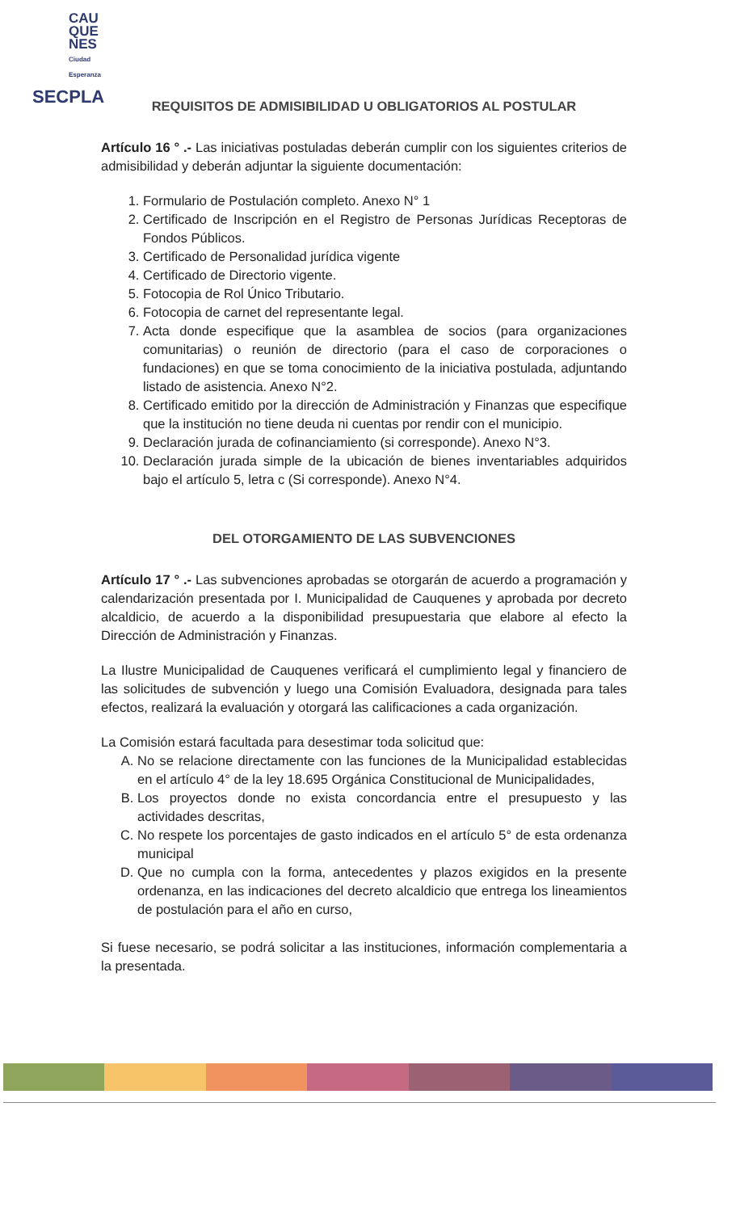CAU
QUE
NES
Ciudad Esperanza
SECPLA
REQUISITOS DE ADMISIBILIDAD U OBLIGATORIOS AL POSTULAR
Artículo 16 ° .- Las iniciativas postuladas deberán cumplir con los siguientes criterios de admisibilidad y deberán adjuntar la siguiente documentación:
1. Formulario de Postulación completo. Anexo N° 1
2. Certificado de Inscripción en el Registro de Personas Jurídicas Receptoras de Fondos Públicos.
3. Certificado de Personalidad jurídica vigente
4. Certificado de Directorio vigente.
5. Fotocopia de Rol Único Tributario.
6. Fotocopia de carnet del representante legal.
7. Acta donde especifique que la asamblea de socios (para organizaciones comunitarias) o reunión de directorio (para el caso de corporaciones o fundaciones) en que se toma conocimiento de la iniciativa postulada, adjuntando listado de asistencia. Anexo N°2.
8. Certificado emitido por la dirección de Administración y Finanzas que especifique que la institución no tiene deuda ni cuentas por rendir con el municipio.
9. Declaración jurada de cofinanciamiento (si corresponde). Anexo N°3.
10. Declaración jurada simple de la ubicación de bienes inventariables adquiridos bajo el artículo 5, letra c (Si corresponde). Anexo N°4.
DEL OTORGAMIENTO DE LAS SUBVENCIONES
Artículo 17 ° .- Las subvenciones aprobadas se otorgarán de acuerdo a programación y calendarización presentada por I. Municipalidad de Cauquenes y aprobada por decreto alcaldicio, de acuerdo a la disponibilidad presupuestaria que elabore al efecto la Dirección de Administración y Finanzas.
La Ilustre Municipalidad de Cauquenes verificará el cumplimiento legal y financiero de las solicitudes de subvención y luego una Comisión Evaluadora, designada para tales efectos, realizará la evaluación y otorgará las calificaciones a cada organización.
La Comisión estará facultada para desestimar toda solicitud que:
A. No se relacione directamente con las funciones de la Municipalidad establecidas en el artículo 4° de la ley 18.695 Orgánica Constitucional de Municipalidades,
B. Los proyectos donde no exista concordancia entre el presupuesto y las actividades descritas,
C. No respete los porcentajes de gasto indicados en el artículo 5° de esta ordenanza municipal
D. Que no cumpla con la forma, antecedentes y plazos exigidos en la presente ordenanza, en las indicaciones del decreto alcaldicio que entrega los lineamientos de postulación para el año en curso,
Si fuese necesario, se podrá solicitar a las instituciones, información complementaria a la presentada.